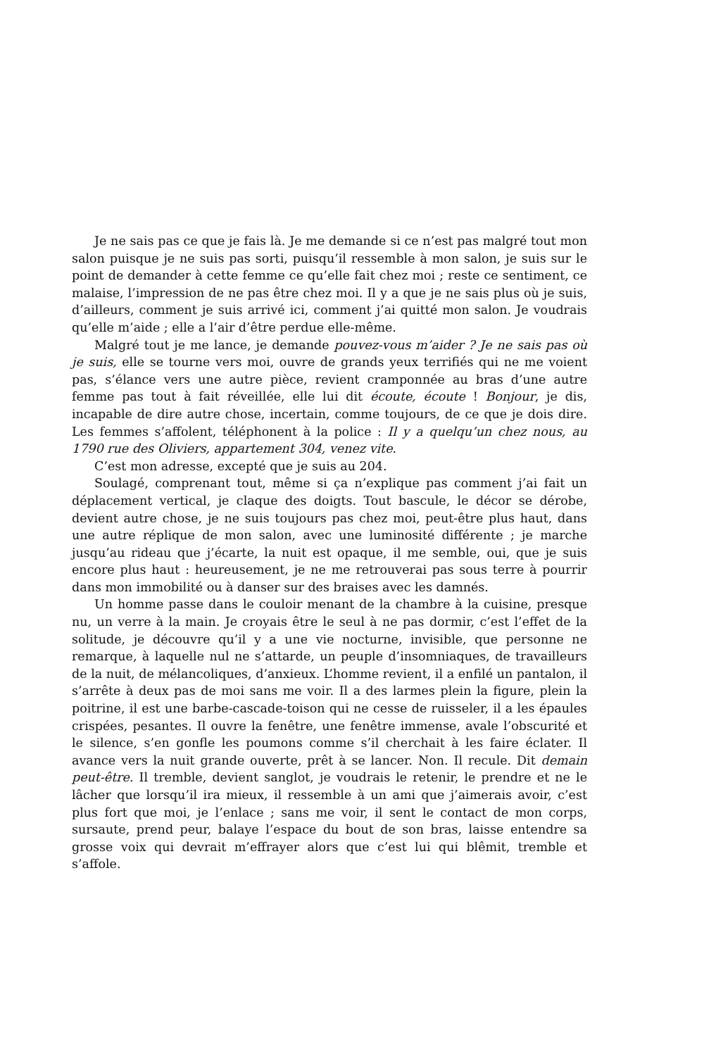Je ne sais pas ce que je fais là. Je me demande si ce n’est pas malgré tout mon salon puisque je ne suis pas sorti, puisqu’il ressemble à mon salon, je suis sur le point de demander à cette femme ce qu’elle fait chez moi ; reste ce sentiment, ce malaise, l’impression de ne pas être chez moi. Il y a que je ne sais plus où je suis, d’ailleurs, comment je suis arrivé ici, comment j’ai quitté mon salon. Je voudrais qu’elle m’aide ; elle a l’air d’être perdue elle-même.
Malgré tout je me lance, je demande pouvez-vous m’aider ? Je ne sais pas où je suis, elle se tourne vers moi, ouvre de grands yeux terrifiés qui ne me voient pas, s’élance vers une autre pièce, revient cramponnée au bras d’une autre femme pas tout à fait réveillée, elle lui dit écoute, écoute ! Bonjour, je dis, incapable de dire autre chose, incertain, comme toujours, de ce que je dois dire. Les femmes s’affolent, téléphonent à la police : Il y a quelqu’un chez nous, au 1790 rue des Oliviers, appartement 304, venez vite.
C’est mon adresse, excepté que je suis au 204.
Soulagé, comprenant tout, même si ça n’explique pas comment j’ai fait un déplacement vertical, je claque des doigts. Tout bascule, le décor se dérobe, devient autre chose, je ne suis toujours pas chez moi, peut-être plus haut, dans une autre réplique de mon salon, avec une luminosité différente ; je marche jusqu’au rideau que j’écarte, la nuit est opaque, il me semble, oui, que je suis encore plus haut : heureusement, je ne me retrouverai pas sous terre à pourrir dans mon immobilité ou à danser sur des braises avec les damnés.
Un homme passe dans le couloir menant de la chambre à la cuisine, presque nu, un verre à la main. Je croyais être le seul à ne pas dormir, c’est l’effet de la solitude, je découvre qu’il y a une vie nocturne, invisible, que personne ne remarque, à laquelle nul ne s’attarde, un peuple d’insomniaques, de travailleurs de la nuit, de mélancoliques, d’anxieux. L’homme revient, il a enfilé un pantalon, il s’arrête à deux pas de moi sans me voir. Il a des larmes plein la figure, plein la poitrine, il est une barbe-cascade-toison qui ne cesse de ruisseler, il a les épaules crispées, pesantes. Il ouvre la fenêtre, une fenêtre immense, avale l’obscurité et le silence, s’en gonfle les poumons comme s’il cherchait à les faire éclater. Il avance vers la nuit grande ouverte, prêt à se lancer. Non. Il recule. Dit demain peut-être. Il tremble, devient sanglot, je voudrais le retenir, le prendre et ne le lâcher que lorsqu’il ira mieux, il ressemble à un ami que j’aimerais avoir, c’est plus fort que moi, je l’enlace ; sans me voir, il sent le contact de mon corps, sursaute, prend peur, balaye l’espace du bout de son bras, laisse entendre sa grosse voix qui devrait m’effrayer alors que c’est lui qui blêmit, tremble et s’affole.